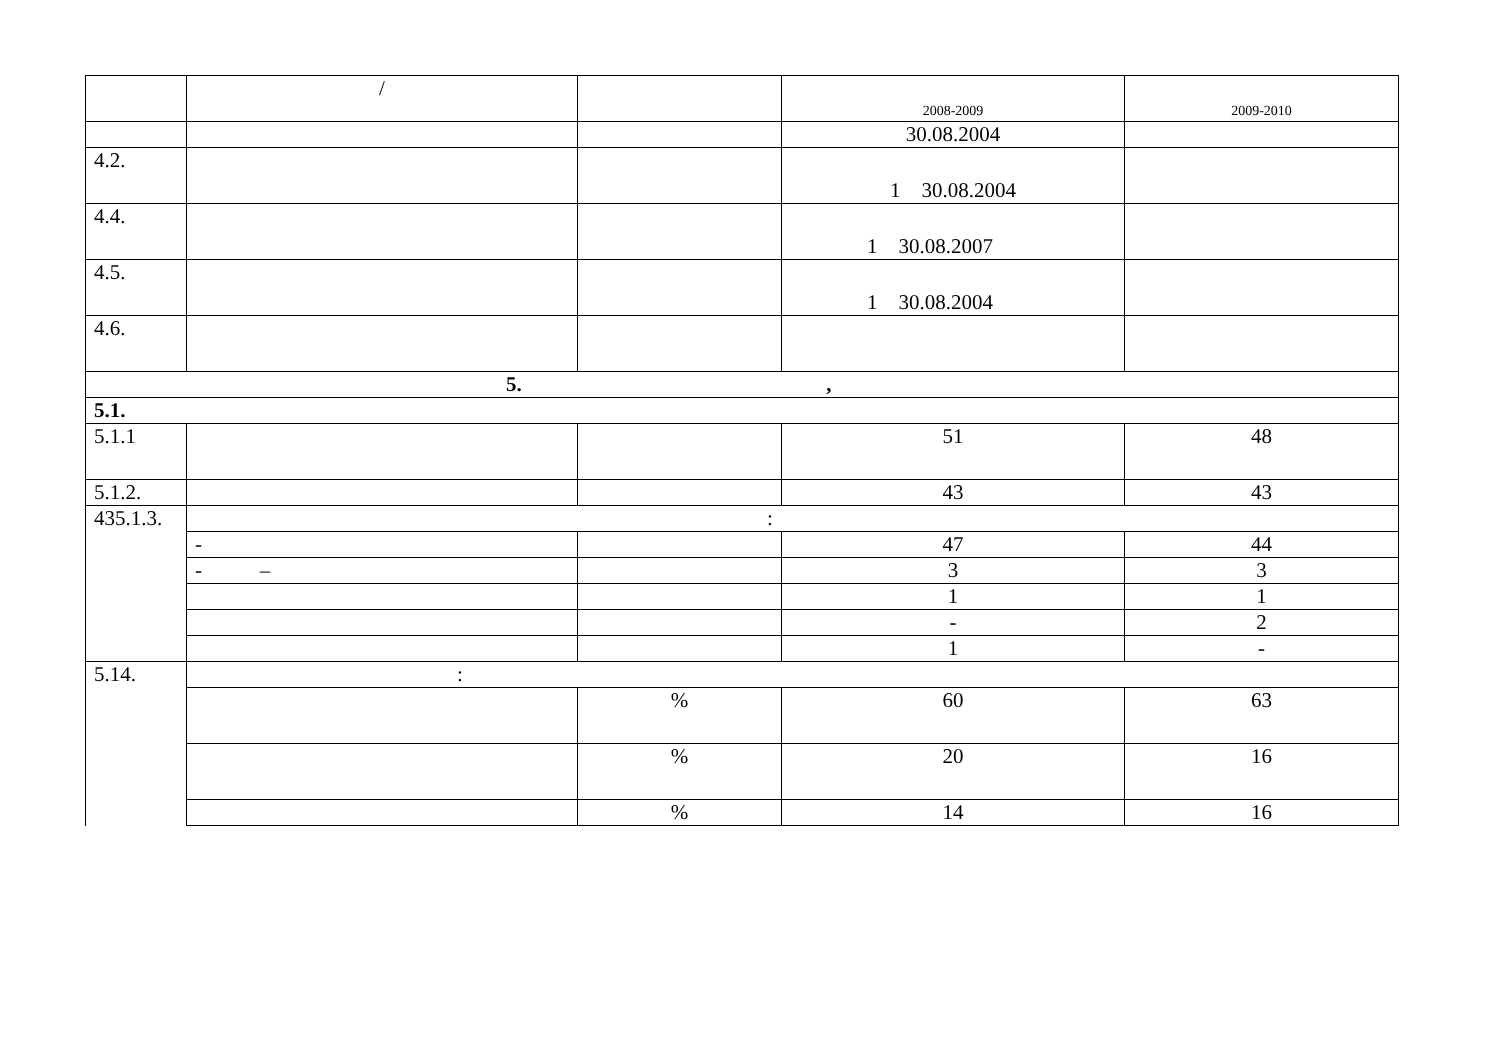| | / | | 2008-2009 | 2009-2010 |
| --- | --- | --- | --- | --- |
| | | | 30.08.2004 | |
| 4.2. | | | 1 30.08.2004 | |
| 4.4. | | | 1 30.08.2007 | |
| 4.5. | | | 1 30.08.2004 | |
| 4.6. | | | | |
| 5. , | | | | |
| 5.1. | | | | |
| 5.1.1 | | | 51 | 48 |
| 5.1.2. | | | 43 | 43 |
| 435.1.3. | : | | | |
| | - | | 47 | 44 |
| | - – | | 3 | 3 |
| | | | 1 | 1 |
| | | | - | 2 |
| | | | 1 | - |
| 5.14. | : | | | |
| | | % | 60 | 63 |
| | | % | 20 | 16 |
| | | % | 14 | 16 |